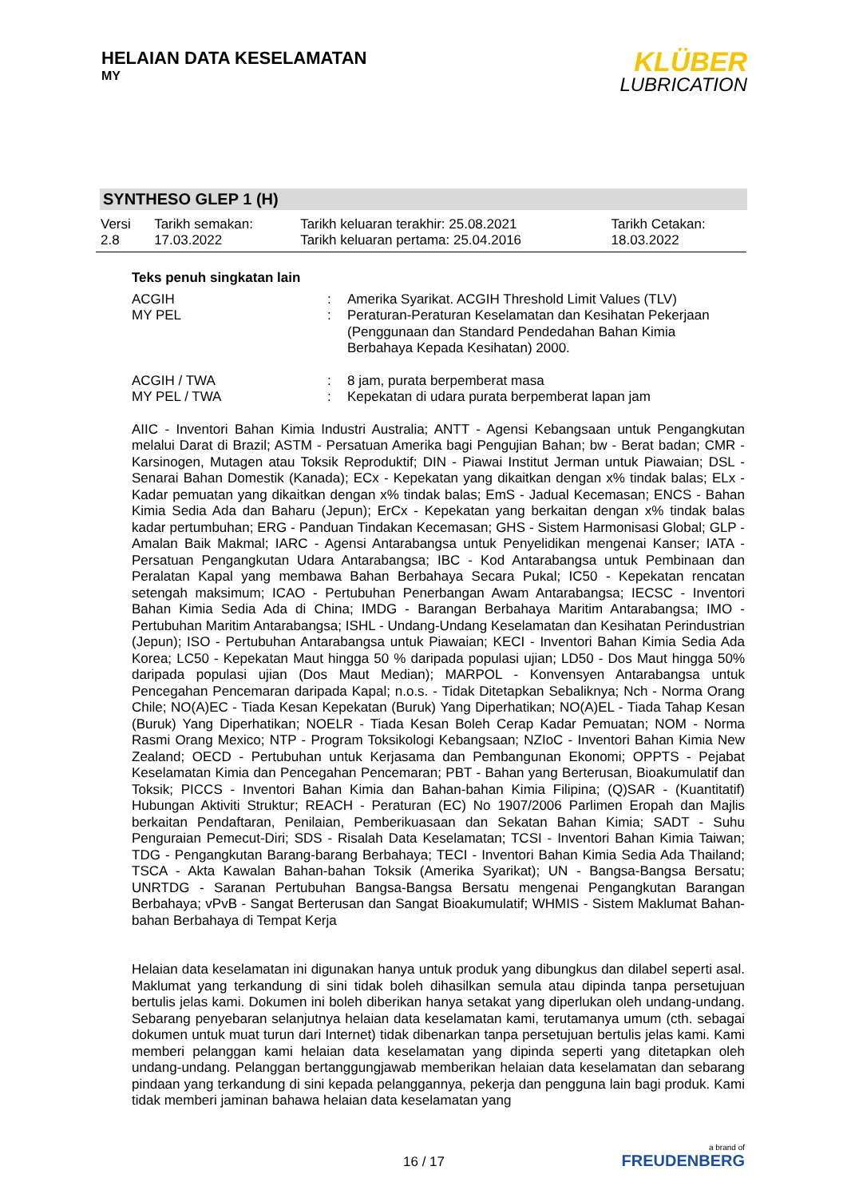HELAIAN DATA KESELAMATAN
MY
KLÜBER
LUBRICATION
SYNTHESO GLEP 1 (H)
| Versi 2.8 | Tarikh semakan: 17.03.2022 | Tarikh keluaran terakhir: 25.08.2021 Tarikh keluaran pertama: 25.04.2016 | Tarikh Cetakan: 18.03.2022 |
Teks penuh singkatan lain
| ACGIH | : | Amerika Syarikat. ACGIH Threshold Limit Values (TLV) |
| MY PEL | : | Peraturan-Peraturan Keselamatan dan Kesihatan Pekerjaan (Penggunaan dan Standard Pendedahan Bahan Kimia Berbahaya Kepada Kesihatan) 2000. |
| ACGIH / TWA | : | 8 jam, purata berpemberat masa |
| MY PEL / TWA | : | Kepekatan di udara purata berpemberat lapan jam |
AIIC - Inventori Bahan Kimia Industri Australia; ANTT - Agensi Kebangsaan untuk Pengangkutan melalui Darat di Brazil; ASTM - Persatuan Amerika bagi Pengujian Bahan; bw - Berat badan; CMR - Karsinogen, Mutagen atau Toksik Reproduktif; DIN - Piawai Institut Jerman untuk Piawaian; DSL - Senarai Bahan Domestik (Kanada); ECx - Kepekatan yang dikaitkan dengan x% tindak balas; ELx - Kadar pemuatan yang dikaitkan dengan x% tindak balas; EmS - Jadual Kecemasan; ENCS - Bahan Kimia Sedia Ada dan Baharu (Jepun); ErCx - Kepekatan yang berkaitan dengan x% tindak balas kadar pertumbuhan; ERG - Panduan Tindakan Kecemasan; GHS - Sistem Harmonisasi Global; GLP - Amalan Baik Makmal; IARC - Agensi Antarabangsa untuk Penyelidikan mengenai Kanser; IATA - Persatuan Pengangkutan Udara Antarabangsa; IBC - Kod Antarabangsa untuk Pembinaan dan Peralatan Kapal yang membawa Bahan Berbahaya Secara Pukal; IC50 - Kepekatan rencatan setengah maksimum; ICAO - Pertubuhan Penerbangan Awam Antarabangsa; IECSC - Inventori Bahan Kimia Sedia Ada di China; IMDG - Barangan Berbahaya Maritim Antarabangsa; IMO - Pertubuhan Maritim Antarabangsa; ISHL - Undang-Undang Keselamatan dan Kesihatan Perindustrian (Jepun); ISO - Pertubuhan Antarabangsa untuk Piawaian; KECI - Inventori Bahan Kimia Sedia Ada Korea; LC50 - Kepekatan Maut hingga 50 % daripada populasi ujian; LD50 - Dos Maut hingga 50% daripada populasi ujian (Dos Maut Median); MARPOL - Konvensyen Antarabangsa untuk Pencegahan Pencemaran daripada Kapal; n.o.s. - Tidak Ditetapkan Sebaliknya; Nch - Norma Orang Chile; NO(A)EC - Tiada Kesan Kepekatan (Buruk) Yang Diperhatikan; NO(A)EL - Tiada Tahap Kesan (Buruk) Yang Diperhatikan; NOELR - Tiada Kesan Boleh Cerap Kadar Pemuatan; NOM - Norma Rasmi Orang Mexico; NTP - Program Toksikologi Kebangsaan; NZIoC - Inventori Bahan Kimia New Zealand; OECD - Pertubuhan untuk Kerjasama dan Pembangunan Ekonomi; OPPTS - Pejabat Keselamatan Kimia dan Pencegahan Pencemaran; PBT - Bahan yang Berterusan, Bioakumulatif dan Toksik; PICCS - Inventori Bahan Kimia dan Bahan-bahan Kimia Filipina; (Q)SAR - (Kuantitatif) Hubungan Aktiviti Struktur; REACH - Peraturan (EC) No 1907/2006 Parlimen Eropah dan Majlis berkaitan Pendaftaran, Penilaian, Pemberikuasaan dan Sekatan Bahan Kimia; SADT - Suhu Penguraian Pemecut-Diri; SDS - Risalah Data Keselamatan; TCSI - Inventori Bahan Kimia Taiwan; TDG - Pengangkutan Barang-barang Berbahaya; TECI - Inventori Bahan Kimia Sedia Ada Thailand; TSCA - Akta Kawalan Bahan-bahan Toksik (Amerika Syarikat); UN - Bangsa-Bangsa Bersatu; UNRTDG - Saranan Pertubuhan Bangsa-Bangsa Bersatu mengenai Pengangkutan Barangan Berbahaya; vPvB - Sangat Berterusan dan Sangat Bioakumulatif; WHMIS - Sistem Maklumat Bahan-bahan Berbahaya di Tempat Kerja
Helaian data keselamatan ini digunakan hanya untuk produk yang dibungkus dan dilabel seperti asal. Maklumat yang terkandung di sini tidak boleh dihasilkan semula atau dipinda tanpa persetujuan bertulis jelas kami. Dokumen ini boleh diberikan hanya setakat yang diperlukan oleh undang-undang. Sebarang penyebaran selanjutnya helaian data keselamatan kami, terutamanya umum (cth. sebagai dokumen untuk muat turun dari Internet) tidak dibenarkan tanpa persetujuan bertulis jelas kami. Kami memberi pelanggan kami helaian data keselamatan yang dipinda seperti yang ditetapkan oleh undang-undang. Pelanggan bertanggungjawab memberikan helaian data keselamatan dan sebarang pindaan yang terkandung di sini kepada pelanggannya, pekerja dan pengguna lain bagi produk. Kami tidak memberi jaminan bahawa helaian data keselamatan yang
16 / 17
a brand of
FREUDENBERG